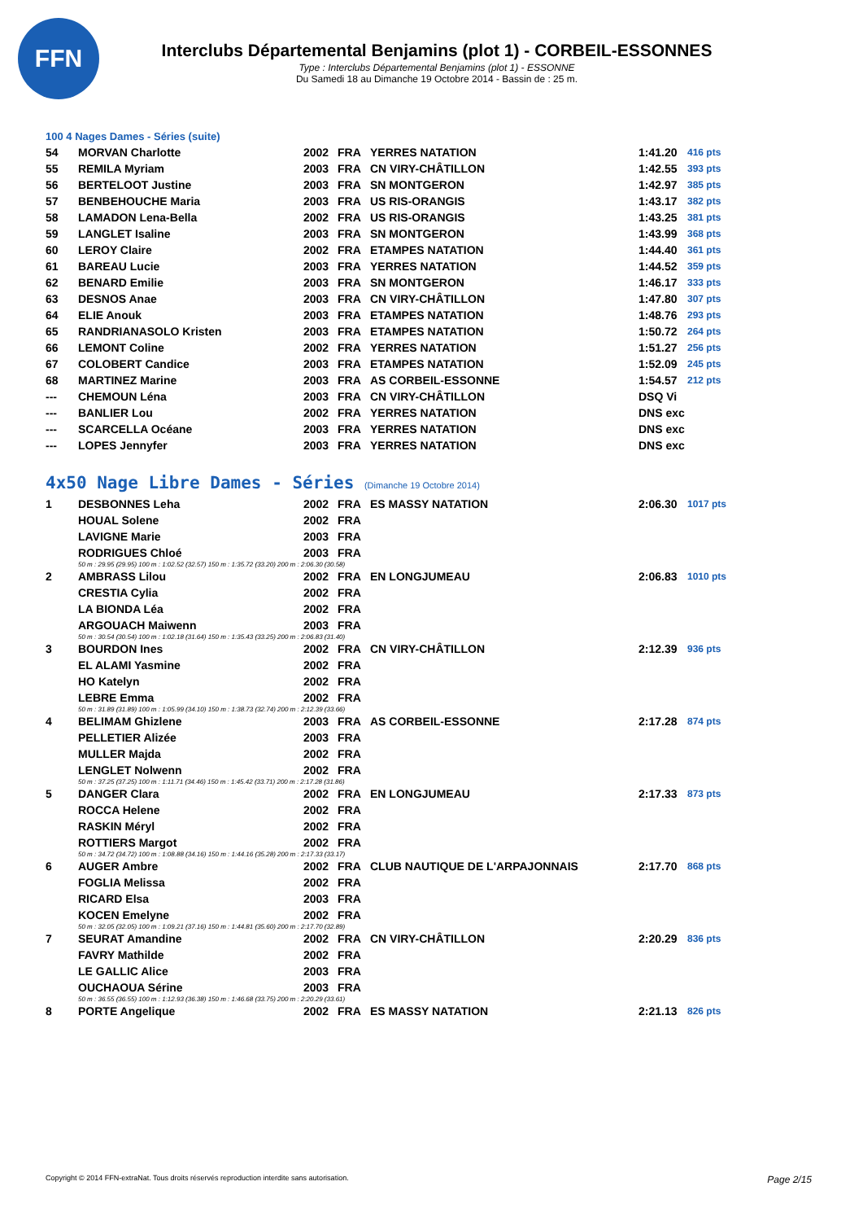FFN
Interclubs Départemental Benjamins (plot 1) - CORBEIL-ESSONNES
Type : Interclubs Départemental Benjamins (plot 1) - ESSONNE
Du Samedi 18 au Dimanche 19 Octobre 2014 - Bassin de : 25 m.
100 4 Nages Dames - Séries (suite)
| 54 | MORVAN Charlotte | 2002 | FRA | YERRES NATATION | 1:41.20 | 416 pts |
| 55 | REMILA Myriam | 2003 | FRA | CN VIRY-CHÂTILLON | 1:42.55 | 393 pts |
| 56 | BERTELOOT Justine | 2003 | FRA | SN MONTGERON | 1:42.97 | 385 pts |
| 57 | BENBEHOUCHE Maria | 2003 | FRA | US RIS-ORANGIS | 1:43.17 | 382 pts |
| 58 | LAMADON Lena-Bella | 2002 | FRA | US RIS-ORANGIS | 1:43.25 | 381 pts |
| 59 | LANGLET Isaline | 2003 | FRA | SN MONTGERON | 1:43.99 | 368 pts |
| 60 | LEROY Claire | 2002 | FRA | ETAMPES NATATION | 1:44.40 | 361 pts |
| 61 | BAREAU Lucie | 2003 | FRA | YERRES NATATION | 1:44.52 | 359 pts |
| 62 | BENARD Emilie | 2003 | FRA | SN MONTGERON | 1:46.17 | 333 pts |
| 63 | DESNOS Anae | 2003 | FRA | CN VIRY-CHÂTILLON | 1:47.80 | 307 pts |
| 64 | ELIE Anouk | 2003 | FRA | ETAMPES NATATION | 1:48.76 | 293 pts |
| 65 | RANDRIANASOLO Kristen | 2003 | FRA | ETAMPES NATATION | 1:50.72 | 264 pts |
| 66 | LEMONT Coline | 2002 | FRA | YERRES NATATION | 1:51.27 | 256 pts |
| 67 | COLOBERT Candice | 2003 | FRA | ETAMPES NATATION | 1:52.09 | 245 pts |
| 68 | MARTINEZ Marine | 2003 | FRA | AS CORBEIL-ESSONNE | 1:54.57 | 212 pts |
| --- | CHEMOUN Léna | 2003 | FRA | CN VIRY-CHÂTILLON | DSQ Vi | |
| --- | BANLIER Lou | 2002 | FRA | YERRES NATATION | DNS exc | |
| --- | SCARCELLA Océane | 2003 | FRA | YERRES NATATION | DNS exc | |
| --- | LOPES Jennyfer | 2003 | FRA | YERRES NATATION | DNS exc | |
4x50 Nage Libre Dames - Séries (Dimanche 19 Octobre 2014)
| 1 | DESBONNES Leha | 2002 | FRA | ES MASSY NATATION | 2:06.30 | 1017 pts |
| | HOUAL Solene | 2002 | FRA | | | |
| | LAVIGNE Marie | 2003 | FRA | | | |
| | RODRIGUES Chloé | 2003 | FRA | | | |
| 50 m : 29.95 (29.95) 100 m : 1:02.52 (32.57) 150 m : 1:35.72 (33.20) 200 m : 2:06.30 (30.58) | | | | | | |
| 2 | AMBRASS Lilou | 2002 | FRA | EN LONGJUMEAU | 2:06.83 | 1010 pts |
| | CRESTIA Cylia | 2002 | FRA | | | |
| | LA BIONDA Léa | 2002 | FRA | | | |
| | ARGOUACH Maiwenn | 2003 | FRA | | | |
| 50 m : 30.54 (30.54) 100 m : 1:02.18 (31.64) 150 m : 1:35.43 (33.25) 200 m : 2:06.83 (31.40) | | | | | | |
| 3 | BOURDON Ines | 2002 | FRA | CN VIRY-CHÂTILLON | 2:12.39 | 936 pts |
| | EL ALAMI Yasmine | 2002 | FRA | | | |
| | HO Katelyn | 2002 | FRA | | | |
| | LEBRE Emma | 2002 | FRA | | | |
| 50 m : 31.89 (31.89) 100 m : 1:05.99 (34.10) 150 m : 1:38.73 (32.74) 200 m : 2:12.39 (33.66) | | | | | | |
| 4 | BELIMAM Ghizlene | 2003 | FRA | AS CORBEIL-ESSONNE | 2:17.28 | 874 pts |
| | PELLETIER Alizée | 2003 | FRA | | | |
| | MULLER Majda | 2002 | FRA | | | |
| | LENGLET Nolwenn | 2002 | FRA | | | |
| 50 m : 37.25 (37.25) 100 m : 1:11.71 (34.46) 150 m : 1:45.42 (33.71) 200 m : 2:17.28 (31.86) | | | | | | |
| 5 | DANGER Clara | 2002 | FRA | EN LONGJUMEAU | 2:17.33 | 873 pts |
| | ROCCA Helene | 2002 | FRA | | | |
| | RASKIN Méryl | 2002 | FRA | | | |
| | ROTTIERS Margot | 2002 | FRA | | | |
| 50 m : 34.72 (34.72) 100 m : 1:08.88 (34.16) 150 m : 1:44.16 (35.28) 200 m : 2:17.33 (33.17) | | | | | | |
| 6 | AUGER Ambre | 2002 | FRA | CLUB NAUTIQUE DE L'ARPAJONNAIS | 2:17.70 | 868 pts |
| | FOGLIA Melissa | 2002 | FRA | | | |
| | RICARD Elsa | 2003 | FRA | | | |
| | KOCEN Emelyne | 2002 | FRA | | | |
| 50 m : 32.05 (32.05) 100 m : 1:09.21 (37.16) 150 m : 1:44.81 (35.60) 200 m : 2:17.70 (32.89) | | | | | | |
| 7 | SEURAT Amandine | 2002 | FRA | CN VIRY-CHÂTILLON | 2:20.29 | 836 pts |
| | FAVRY Mathilde | 2002 | FRA | | | |
| | LE GALLIC Alice | 2003 | FRA | | | |
| | OUCHAOUA Sérine | 2003 | FRA | | | |
| 50 m : 36.55 (36.55) 100 m : 1:12.93 (36.38) 150 m : 1:46.68 (33.75) 200 m : 2:20.29 (33.61) | | | | | | |
| 8 | PORTE Angelique | 2002 | FRA | ES MASSY NATATION | 2:21.13 | 826 pts |
Copyright © 2014 FFN-extraNat. Tous droits réservés reproduction interdite sans autorisation. Page 2/15